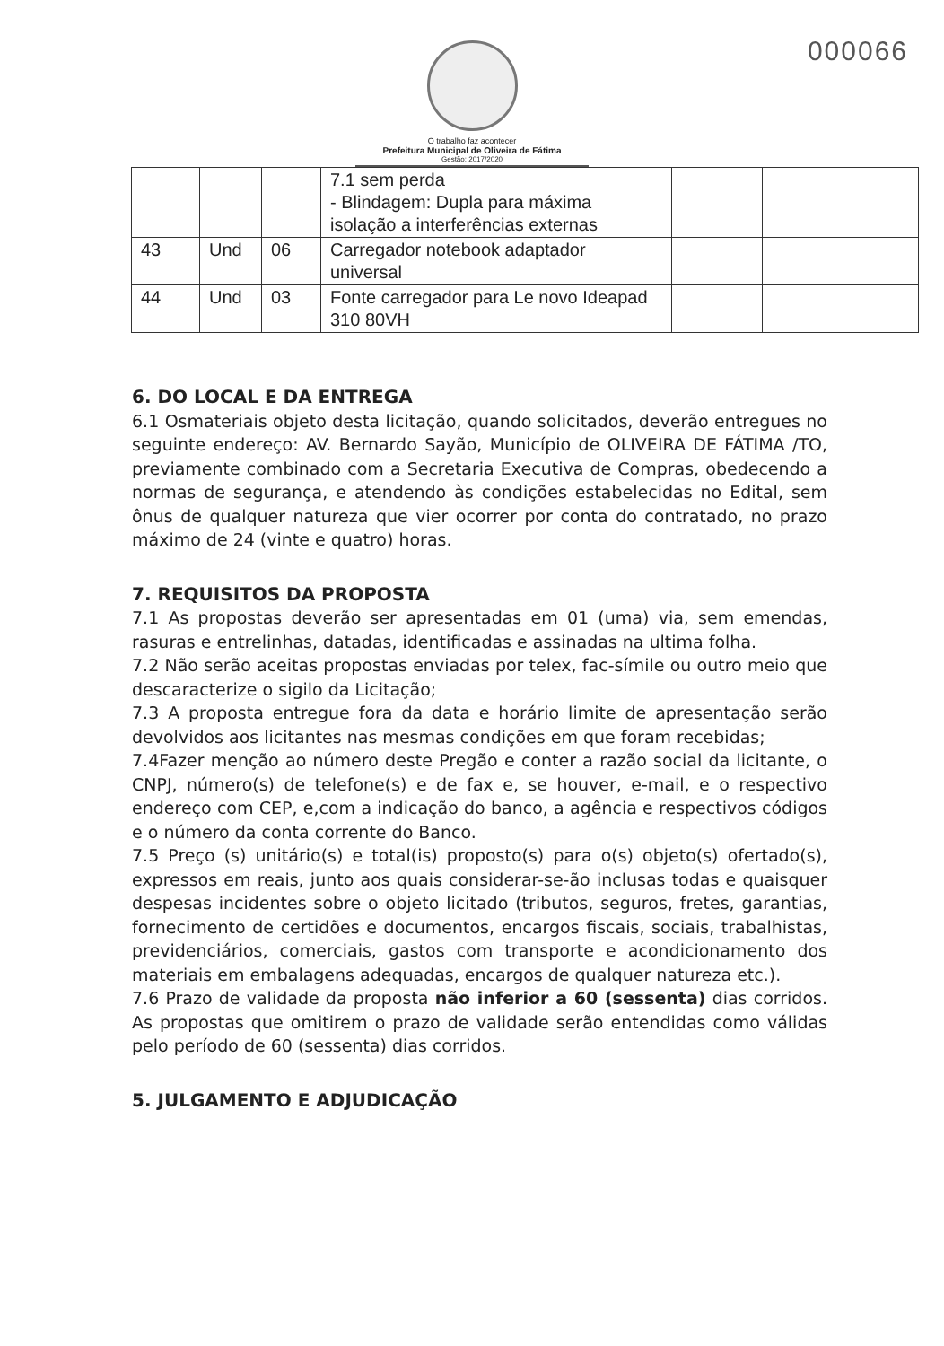000066
O trabalho faz acontecer
Prefeitura Municipal de Oliveira de Fátima
Gestão: 2017/2020
| | | | 7.1 sem perda - Blindagem: Dupla para máxima isolação a interferências externas | | | |
| 43 | Und | 06 | Carregador notebook adaptador universal | | | |
| 44 | Und | 03 | Fonte carregador para Le novo Ideapad 310 80VH | | | |
6. DO LOCAL E DA ENTREGA
6.1 Osmateriais objeto desta licitação, quando solicitados, deverão entregues no seguinte endereço: AV. Bernardo Sayão, Município de OLIVEIRA DE FÁTIMA /TO, previamente combinado com a Secretaria Executiva de Compras, obedecendo a normas de segurança, e atendendo às condições estabelecidas no Edital, sem ônus de qualquer natureza que vier ocorrer por conta do contratado, no prazo máximo de 24 (vinte e quatro) horas.
7. REQUISITOS DA PROPOSTA
7.1 As propostas deverão ser apresentadas em 01 (uma) via, sem emendas, rasuras e entrelinhas, datadas, identificadas e assinadas na ultima folha.
7.2 Não serão aceitas propostas enviadas por telex, fac-símile ou outro meio que descaracterize o sigilo da Licitação;
7.3 A proposta entregue fora da data e horário limite de apresentação serão devolvidos aos licitantes nas mesmas condições em que foram recebidas;
7.4Fazer menção ao número deste Pregão e conter a razão social da licitante, o CNPJ, número(s) de telefone(s) e de fax e, se houver, e-mail, e o respectivo endereço com CEP, e,com a indicação do banco, a agência e respectivos códigos e o número da conta corrente do Banco.
7.5 Preço (s) unitário(s) e total(is) proposto(s) para o(s) objeto(s) ofertado(s), expressos em reais, junto aos quais considerar-se-ão inclusas todas e quaisquer despesas incidentes sobre o objeto licitado (tributos, seguros, fretes, garantias, fornecimento de certidões e documentos, encargos fiscais, sociais, trabalhistas, previdenciários, comerciais, gastos com transporte e acondicionamento dos materiais em embalagens adequadas, encargos de qualquer natureza etc.).
7.6 Prazo de validade da proposta não inferior a 60 (sessenta) dias corridos. As propostas que omitirem o prazo de validade serão entendidas como válidas pelo período de 60 (sessenta) dias corridos.
5. JULGAMENTO E ADJUDICAÇÃO